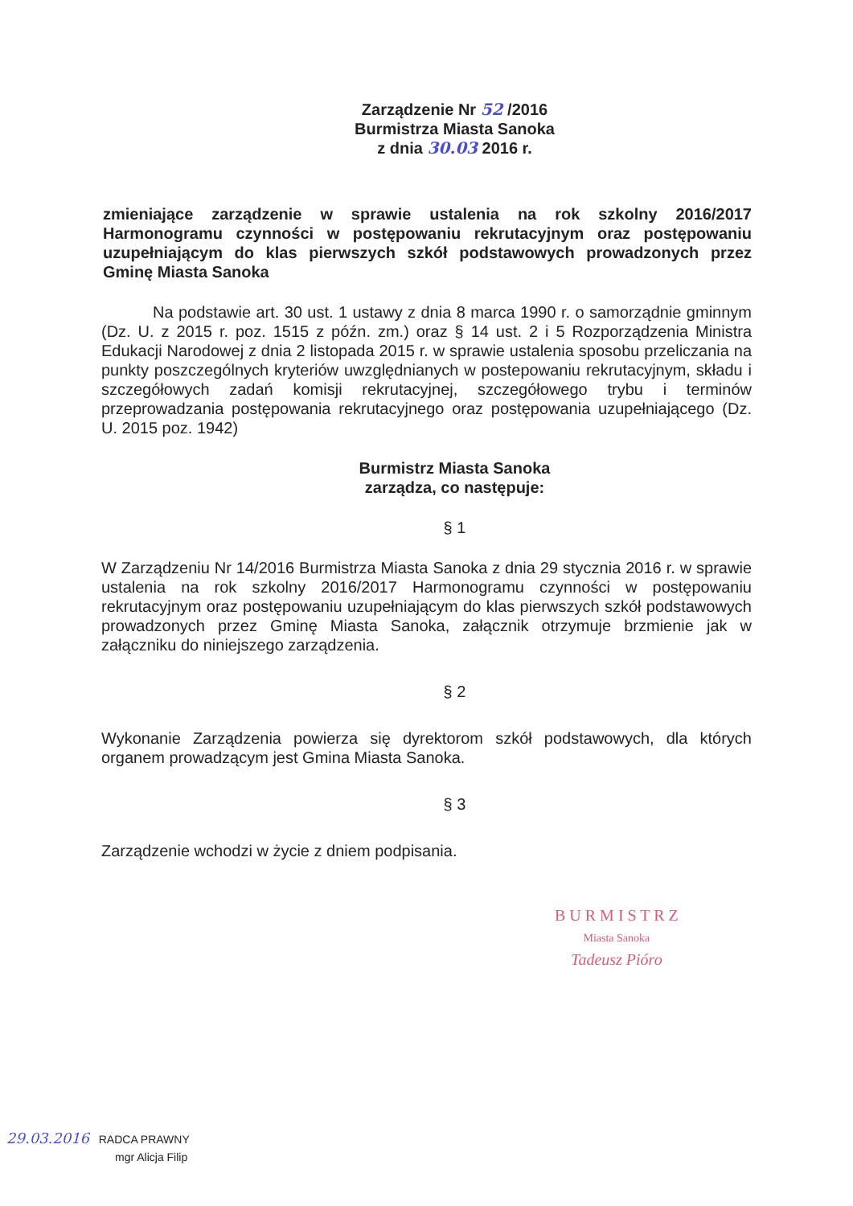Zarządzenie Nr 52 /2016
Burmistrza Miasta Sanoka
z dnia 30.03 2016 r.
zmieniające zarządzenie w sprawie ustalenia na rok szkolny 2016/2017 Harmonogramu czynności w postępowaniu rekrutacyjnym oraz postępowaniu uzupełniającym do klas pierwszych szkół podstawowych prowadzonych przez Gminę Miasta Sanoka
Na podstawie art. 30 ust. 1 ustawy z dnia 8 marca 1990 r. o samorządnie gminnym (Dz. U. z 2015 r. poz. 1515 z późn. zm.) oraz § 14 ust. 2 i 5 Rozporządzenia Ministra Edukacji Narodowej z dnia 2 listopada 2015 r. w sprawie ustalenia sposobu przeliczania na punkty poszczególnych kryteriów uwzględnianych w postepowaniu rekrutacyjnym, składu i szczegółowych zadań komisji rekrutacyjnej, szczegółowego trybu i terminów przeprowadzania postępowania rekrutacyjnego oraz postępowania uzupełniającego (Dz. U. 2015 poz. 1942)
Burmistrz Miasta Sanoka
zarządza, co następuje:
§ 1
W Zarządzeniu Nr 14/2016 Burmistrza Miasta Sanoka z dnia 29 stycznia 2016 r. w sprawie ustalenia na rok szkolny 2016/2017 Harmonogramu czynności w postępowaniu rekrutacyjnym oraz postępowaniu uzupełniającym do klas pierwszych szkół podstawowych prowadzonych przez Gminę Miasta Sanoka, załącznik otrzymuje brzmienie jak w załączniku do niniejszego zarządzenia.
§ 2
Wykonanie Zarządzenia powierza się dyrektorom szkół podstawowych, dla których organem prowadzącym jest Gmina Miasta Sanoka.
§ 3
Zarządzenie wchodzi w życie z dniem podpisania.
B U R M I S T R Z
Miasta Sanoka
Tadeusz Pióro
29.03.2016 RADCA PRAWNY
mgr Alicja Filip